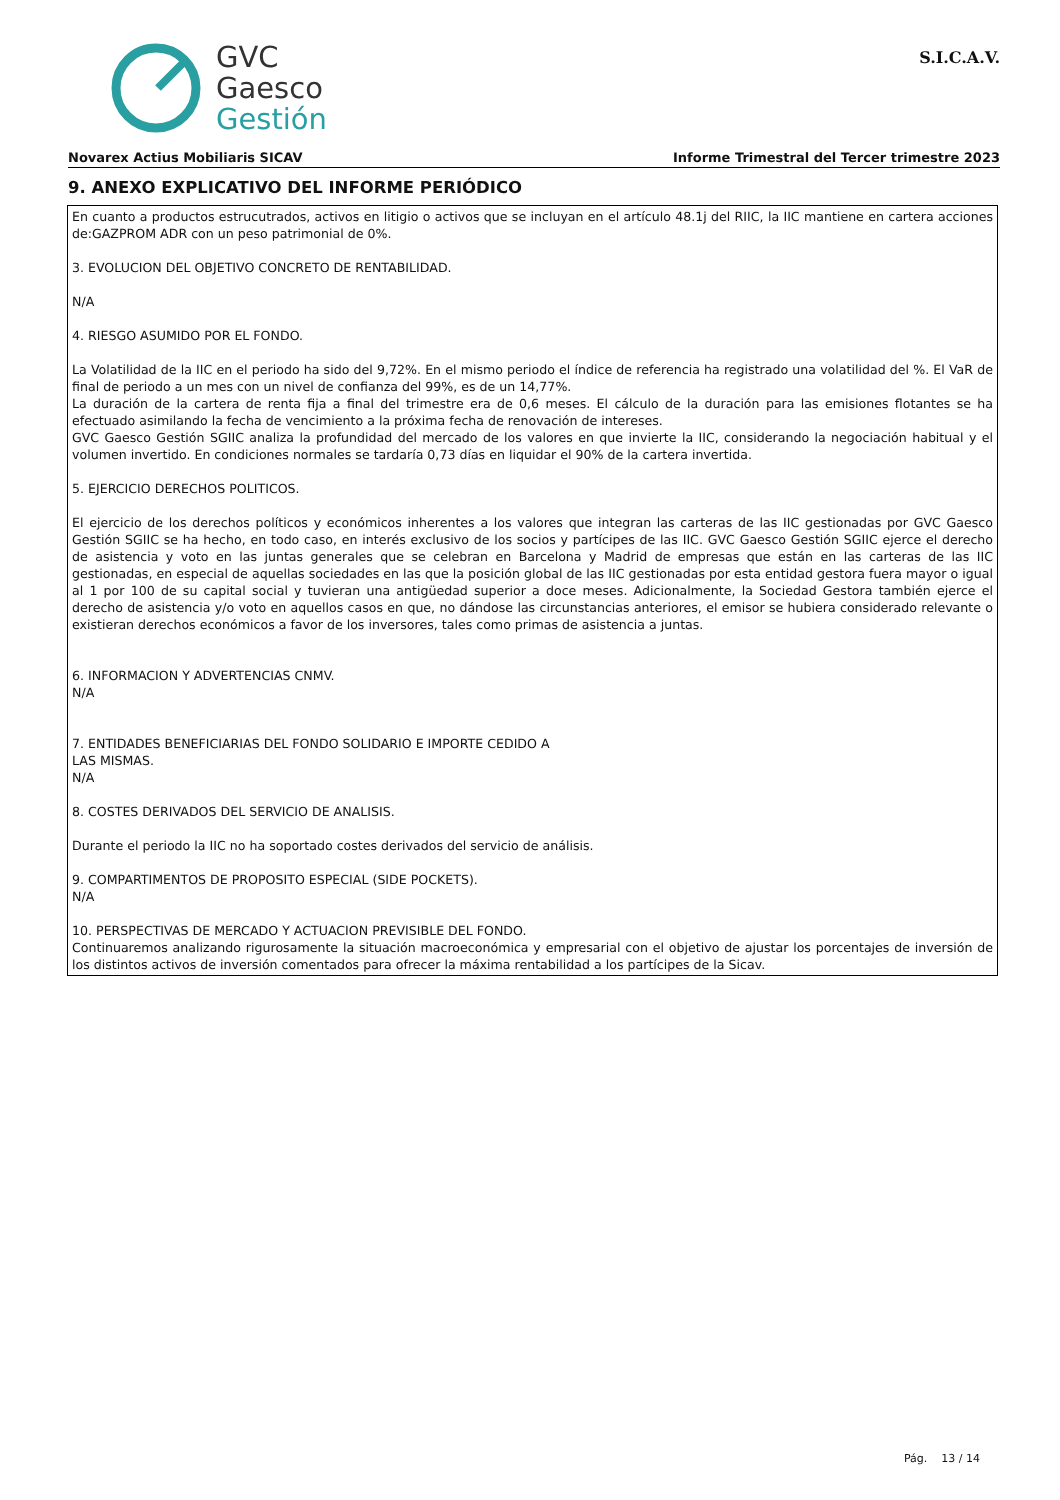GVC
Gaesco
Gestión
S.I.C.A.V.
Novarex Actius Mobiliaris SICAV Informe Trimestral del Tercer trimestre 2023
9. ANEXO EXPLICATIVO DEL INFORME PERIÓDICO
En cuanto a productos estrucutrados, activos en litigio o activos que se incluyan en el artículo 48.1j del RIIC, la IIC mantiene en cartera acciones de:GAZPROM ADR con un peso patrimonial de 0%.
3. EVOLUCION DEL OBJETIVO CONCRETO DE RENTABILIDAD.
N/A
4. RIESGO ASUMIDO POR EL FONDO.
La Volatilidad de la IIC en el periodo ha sido del 9,72%. En el mismo periodo el índice de referencia ha registrado una volatilidad del %. El VaR de final de periodo a un mes con un nivel de confianza del 99%, es de un 14,77%.
La duración de la cartera de renta fija a final del trimestre era de 0,6 meses. El cálculo de la duración para las emisiones flotantes se ha efectuado asimilando la fecha de vencimiento a la próxima fecha de renovación de intereses.
GVC Gaesco Gestión SGIIC analiza la profundidad del mercado de los valores en que invierte la IIC, considerando la negociación habitual y el volumen invertido. En condiciones normales se tardaría 0,73 días en liquidar el 90% de la cartera invertida.
5. EJERCICIO DERECHOS POLITICOS.
El ejercicio de los derechos políticos y económicos inherentes a los valores que integran las carteras de las IIC gestionadas por GVC Gaesco Gestión SGIIC se ha hecho, en todo caso, en interés exclusivo de los socios y partícipes de las IIC. GVC Gaesco Gestión SGIIC ejerce el derecho de asistencia y voto en las juntas generales que se celebran en Barcelona y Madrid de empresas que están en las carteras de las IIC gestionadas, en especial de aquellas sociedades en las que la posición global de las IIC gestionadas por esta entidad gestora fuera mayor o igual al 1 por 100 de su capital social y tuvieran una antigüedad superior a doce meses. Adicionalmente, la Sociedad Gestora también ejerce el derecho de asistencia y/o voto en aquellos casos en que, no dándose las circunstancias anteriores, el emisor se hubiera considerado relevante o existieran derechos económicos a favor de los inversores, tales como primas de asistencia a juntas.
6. INFORMACION Y ADVERTENCIAS CNMV.
N/A
7. ENTIDADES BENEFICIARIAS DEL FONDO SOLIDARIO E IMPORTE CEDIDO A
LAS MISMAS.
N/A
8. COSTES DERIVADOS DEL SERVICIO DE ANALISIS.
Durante el periodo la IIC no ha soportado costes derivados del servicio de análisis.
9. COMPARTIMENTOS DE PROPOSITO ESPECIAL (SIDE POCKETS).
N/A
10. PERSPECTIVAS DE MERCADO Y ACTUACION PREVISIBLE DEL FONDO.
Continuaremos analizando rigurosamente la situación macroeconómica y empresarial con el objetivo de ajustar los porcentajes de inversión de los distintos activos de inversión comentados para ofrecer la máxima rentabilidad a los partícipes de la Sicav.
Pág. 13 / 14